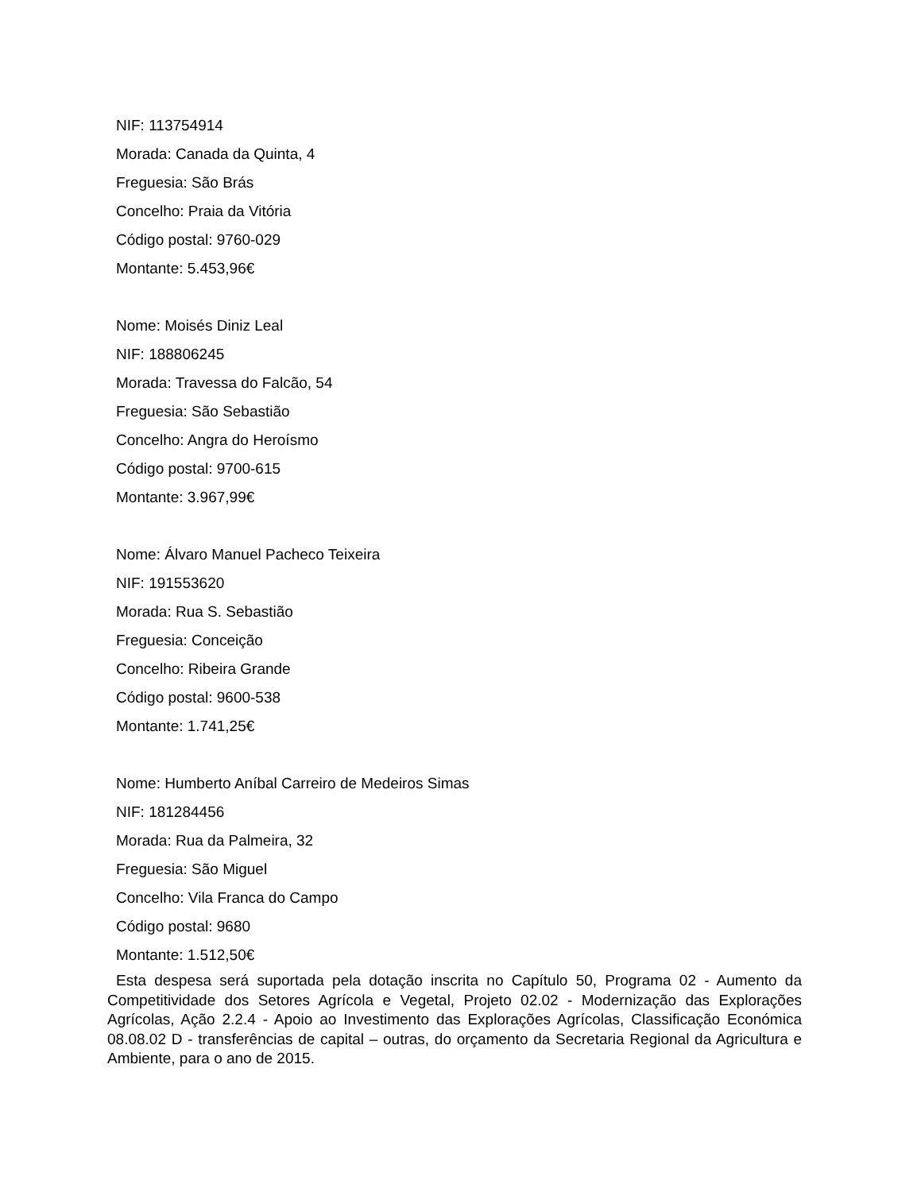NIF: 113754914
Morada: Canada da Quinta, 4
Freguesia: São Brás
Concelho: Praia da Vitória
Código postal: 9760-029
Montante: 5.453,96€
Nome: Moisés Diniz Leal
NIF: 188806245
Morada: Travessa do Falcão, 54
Freguesia: São Sebastião
Concelho: Angra do Heroísmo
Código postal: 9700-615
Montante: 3.967,99€
Nome: Álvaro Manuel Pacheco Teixeira
NIF: 191553620
Morada: Rua S. Sebastião
Freguesia: Conceição
Concelho: Ribeira Grande
Código postal: 9600-538
Montante: 1.741,25€
Nome: Humberto Aníbal Carreiro de Medeiros Simas
NIF: 181284456
Morada: Rua da Palmeira, 32
Freguesia: São Miguel
Concelho: Vila Franca do Campo
Código postal: 9680
Montante: 1.512,50€
Esta despesa será suportada pela dotação inscrita no Capítulo 50, Programa 02 - Aumento da Competitividade dos Setores Agrícola e Vegetal, Projeto 02.02 - Modernização das Explorações Agrícolas, Ação 2.2.4 - Apoio ao Investimento das Explorações Agrícolas, Classificação Económica 08.08.02 D - transferências de capital – outras, do orçamento da Secretaria Regional da Agricultura e Ambiente, para o ano de 2015.